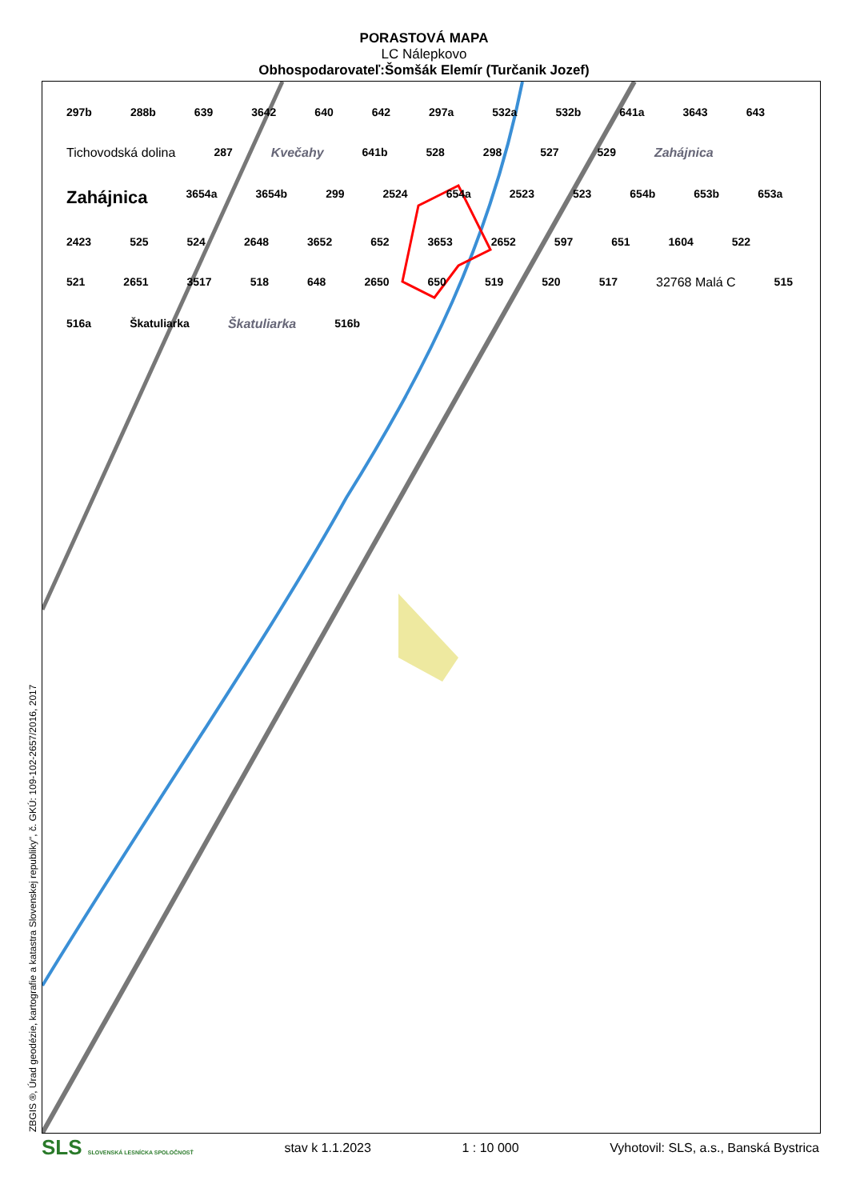PORASTOVÁ MAPA
LC Nálepkovo
Obhospodarovateľ:Šomšák Elemír (Turčanik Jozef)
297b 288b 639 3642 640 642 297a 532a 532b 641a 3643 643 Tichovodská dolina 287 Kvečahy 641b 528 298 527 529 Zahájnica Zahájnica 3654a 3654b 299 2524 654a 2523 523 654b 653b 653a 2423 525 524 2648 3652 652 3653 2652 597 651 1604 522 521 2651 3517 518 648 2650 650 519 520 517 32768 Malá C 515 516a Škatuliarka Škatuliarka 516b
ZBGIS ®, Úrad geodézie, kartografie a katastra Slovenskej republiky", č. GKÚ: 109-102-2657/2016, 2017
SLS SLOVENSKÁ LESNÍCKA SPOLOČNOSŤ stav k 1.1.2023 1 : 10 000 Vyhotovil: SLS, a.s., Banská Bystrica